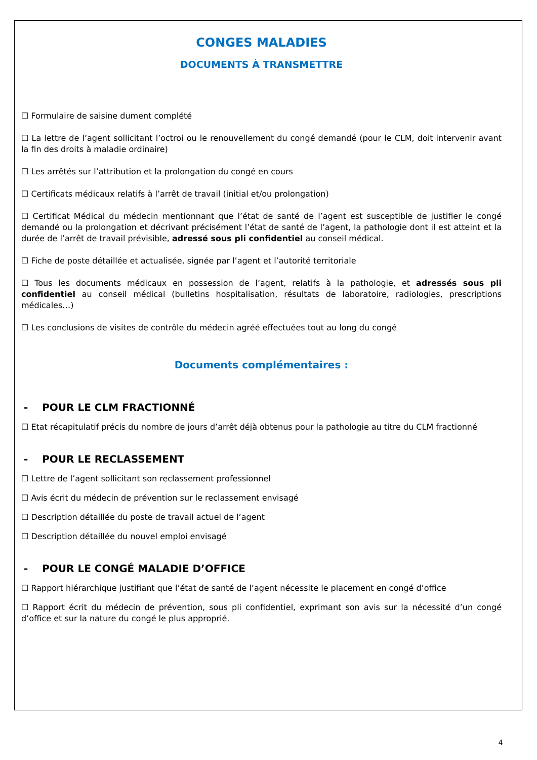CONGES MALADIES
DOCUMENTS À TRANSMETTRE
☐ Formulaire de saisine dument complété
☐ La lettre de l’agent sollicitant l’octroi ou le renouvellement du congé demandé (pour le CLM, doit intervenir avant la fin des droits à maladie ordinaire)
☐ Les arrêtés sur l’attribution et la prolongation du congé en cours
☐ Certificats médicaux relatifs à l’arrêt de travail (initial et/ou prolongation)
☐ Certificat Médical du médecin mentionnant que l’état de santé de l’agent est susceptible de justifier le congé demandé ou la prolongation et décrivant précisément l’état de santé de l’agent, la pathologie dont il est atteint et la durée de l’arrêt de travail prévisible, adressé sous pli confidentiel au conseil médical.
☐ Fiche de poste détaillée et actualisée, signée par l’agent et l’autorité territoriale
☐ Tous les documents médicaux en possession de l’agent, relatifs à la pathologie, et adressés sous pli confidentiel au conseil médical (bulletins hospitalisation, résultats de laboratoire, radiologies, prescriptions médicales…)
☐ Les conclusions de visites de contrôle du médecin agréé effectuées tout au long du congé
Documents complémentaires :
- POUR LE CLM FRACTIONNÉ
☐ Etat récapitulatif précis du nombre de jours d’arrêt déjà obtenus pour la pathologie au titre du CLM fractionné
- POUR LE RECLASSEMENT
☐ Lettre de l’agent sollicitant son reclassement professionnel
☐ Avis écrit du médecin de prévention sur le reclassement envisagé
☐ Description détaillée du poste de travail actuel de l’agent
☐ Description détaillée du nouvel emploi envisagé
- POUR LE CONGÉ MALADIE D’OFFICE
☐ Rapport hiérarchique justifiant que l’état de santé de l’agent nécessite le placement en congé d’office
☐ Rapport écrit du médecin de prévention, sous pli confidentiel, exprimant son avis sur la nécessité d’un congé d’office et sur la nature du congé le plus approprié.
4